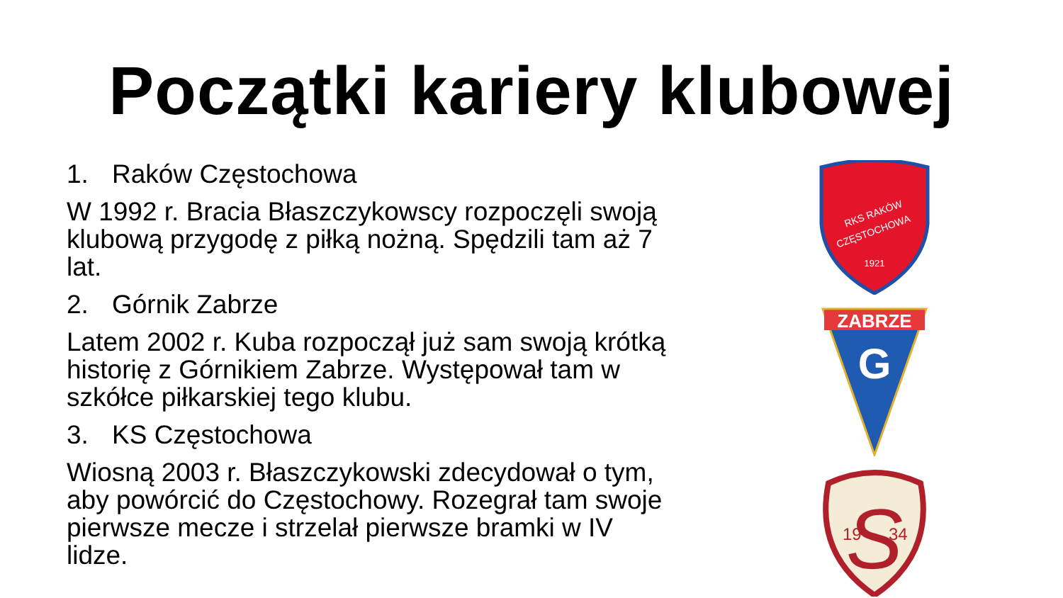Początki kariery klubowej
1. Raków Częstochowa
W 1992 r. Bracia Błaszczykowscy rozpoczęli swoją klubową przygodę z piłką nożną. Spędzili tam aż 7 lat.
2. Górnik Zabrze
Latem 2002 r. Kuba rozpoczął już sam swoją krótką historię z Górnikiem Zabrze. Występował tam w szkółce piłkarskiej tego klubu.
3. KS Częstochowa
Wiosną 2003 r. Błaszczykowski zdecydował o tym, aby powórcić do Częstochowy. Rozegrał tam swoje pierwsze mecze i strzelał pierwsze bramki w IV lidze.
RKS RAKÓW
CZĘSTOCHOWA
1921
ZABRZE
G
S
19
34